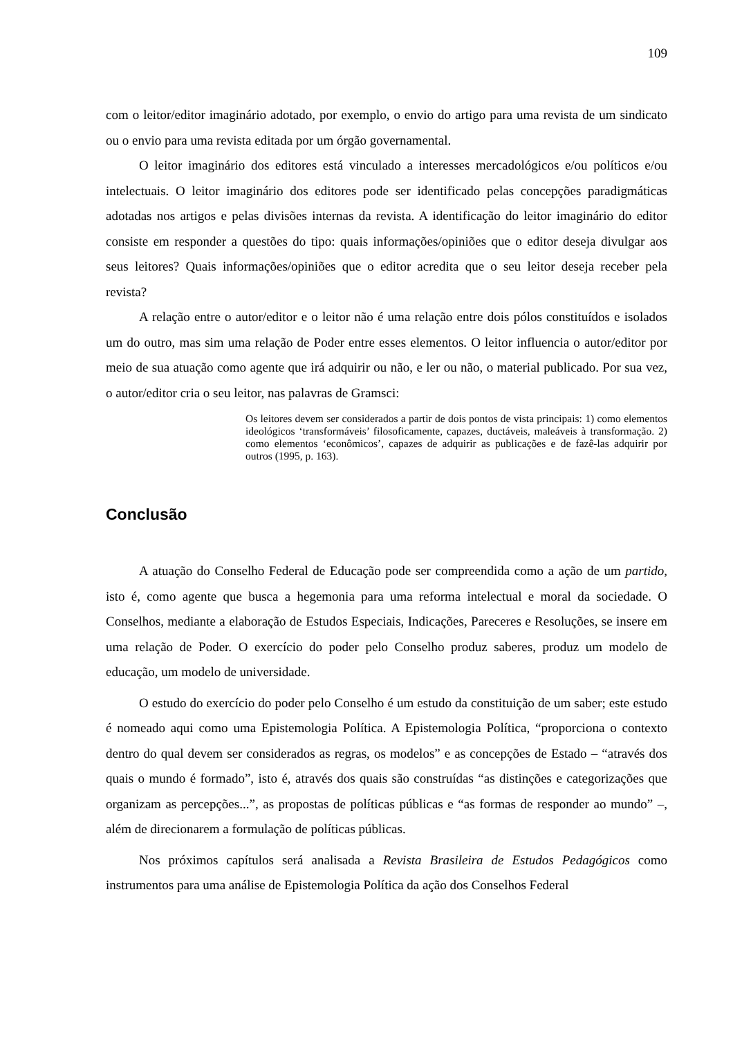109
com o leitor/editor imaginário adotado, por exemplo, o envio do artigo para uma revista de um sindicato ou o envio para uma revista editada por um órgão governamental.
O leitor imaginário dos editores está vinculado a interesses mercadológicos e/ou políticos e/ou intelectuais. O leitor imaginário dos editores pode ser identificado pelas concepções paradigmáticas adotadas nos artigos e pelas divisões internas da revista. A identificação do leitor imaginário do editor consiste em responder a questões do tipo: quais informações/opiniões que o editor deseja divulgar aos seus leitores? Quais informações/opiniões que o editor acredita que o seu leitor deseja receber pela revista?
A relação entre o autor/editor e o leitor não é uma relação entre dois pólos constituídos e isolados um do outro, mas sim uma relação de Poder entre esses elementos. O leitor influencia o autor/editor por meio de sua atuação como agente que irá adquirir ou não, e ler ou não, o material publicado. Por sua vez, o autor/editor cria o seu leitor, nas palavras de Gramsci:
Os leitores devem ser considerados a partir de dois pontos de vista principais: 1) como elementos ideológicos ‘transformáveis’ filosoficamente, capazes, ductáveis, maleáveis à transformação. 2) como elementos ‘econômicos’, capazes de adquirir as publicações e de fazê-las adquirir por outros (1995, p. 163).
Conclusão
A atuação do Conselho Federal de Educação pode ser compreendida como a ação de um partido, isto é, como agente que busca a hegemonia para uma reforma intelectual e moral da sociedade. O Conselhos, mediante a elaboração de Estudos Especiais, Indicações, Pareceres e Resoluções, se insere em uma relação de Poder. O exercício do poder pelo Conselho produz saberes, produz um modelo de educação, um modelo de universidade.
O estudo do exercício do poder pelo Conselho é um estudo da constituição de um saber; este estudo é nomeado aqui como uma Epistemologia Política. A Epistemologia Política, “proporciona o contexto dentro do qual devem ser considerados as regras, os modelos” e as concepções de Estado – “através dos quais o mundo é formado”, isto é, através dos quais são construídas “as distinções e categorizações que organizam as percepções...”, as propostas de políticas públicas e “as formas de responder ao mundo” –, além de direcionarem a formulação de políticas públicas.
Nos próximos capítulos será analisada a Revista Brasileira de Estudos Pedagógicos como instrumentos para uma análise de Epistemologia Política da ação dos Conselhos Federal